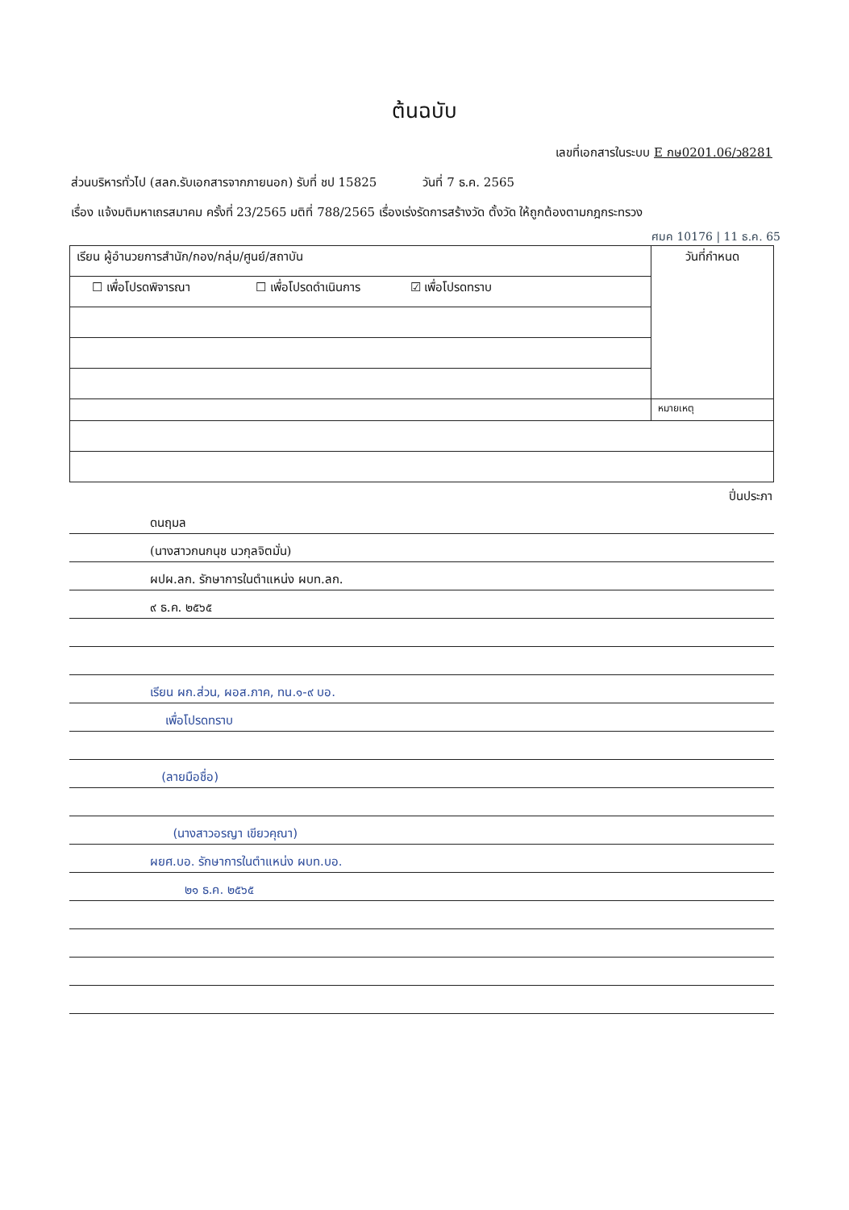ต้นฉบับ
เลขที่เอกสารในระบบ E กษ0201.06/ว8281
ส่วนบริหารทั่วไป (สลก.รับเอกสารจากภายนอก) รับที่ ชป 15825 วันที่ 7 ธ.ค. 2565
เรื่อง แจ้งมติมหาเถรสมาคม ครั้งที่ 23/2565 มติที่ 788/2565 เรื่องเร่งรัดการสร้างวัด ตั้งวัด ให้ถูกต้องตามกฎกระทรวง
ศมค 10176 | 11 ธ.ค. 65
| เรียน ผู้อำนวยการสำนัก/กอง/กลุ่ม/ศูนย์/สถาบัน | วันที่กำหนด |
| ☐ เพื่อโปรดพิจารณา ☐ เพื่อโปรดดำเนินการ ☑ เพื่อโปรดทราบ | |
| | หมายเหตุ |
ปิ่นประภา
ดนฤมล
(นางสาวกนกนุช นวกุลจิตมั่น)
ผปผ.ลก. รักษาการในตำแหน่ง ผบท.ลก.
๙ ธ.ค. ๒๕๖๕
เรียน ผก.ส่วน, ผอส.ภาค, ทน.๑-๙ บอ.
เพื่อโปรดทราบ
(ลายมือชื่อ)
(นางสาวอรญา เขียวคุณา)
ผยศ.บอ. รักษาการในตำแหน่ง ผบท.บอ.
๒๑ ธ.ค. ๒๕๖๕